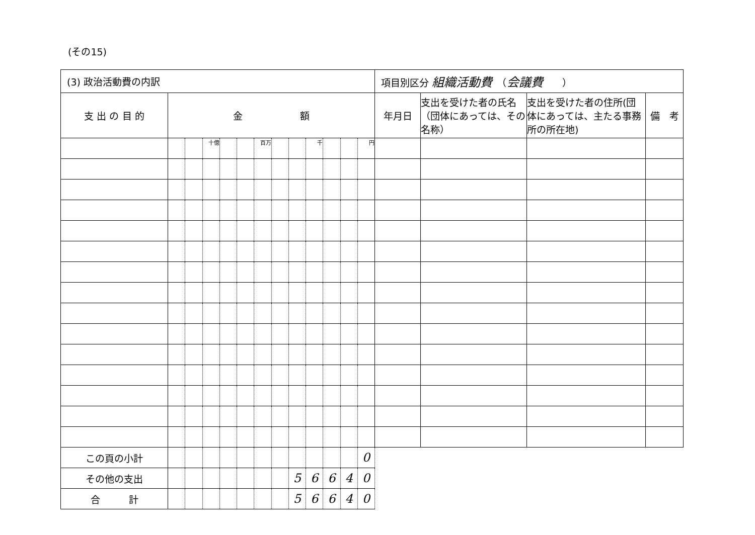(その15)
| (3) 政治活動費の内訳 | | | | | | | | | | | | | 項目別区分 組織活動費 （ 会議費 ） | | | |
| 支 出 の 目 的 | 金 額 | | | | | | | | | | | | 年月日 | 支出を受けた者の氏名（団体にあっては、その名称） | 支出を受けた者の住所(団体にあっては、主たる事務所の所在地) | 備 考 |
| | | | 十億 | | | 百万 | | | 千 | | | 円 | | | | |
| この頁の小計 | | | | | | | | | | | | 0 | | | | |
| その他の支出 | | | | | | | | 5 | 6 | 6 | 4 | 0 | | | | |
| 合 計 | | | | | | | | 5 | 6 | 6 | 4 | 0 | | | | |